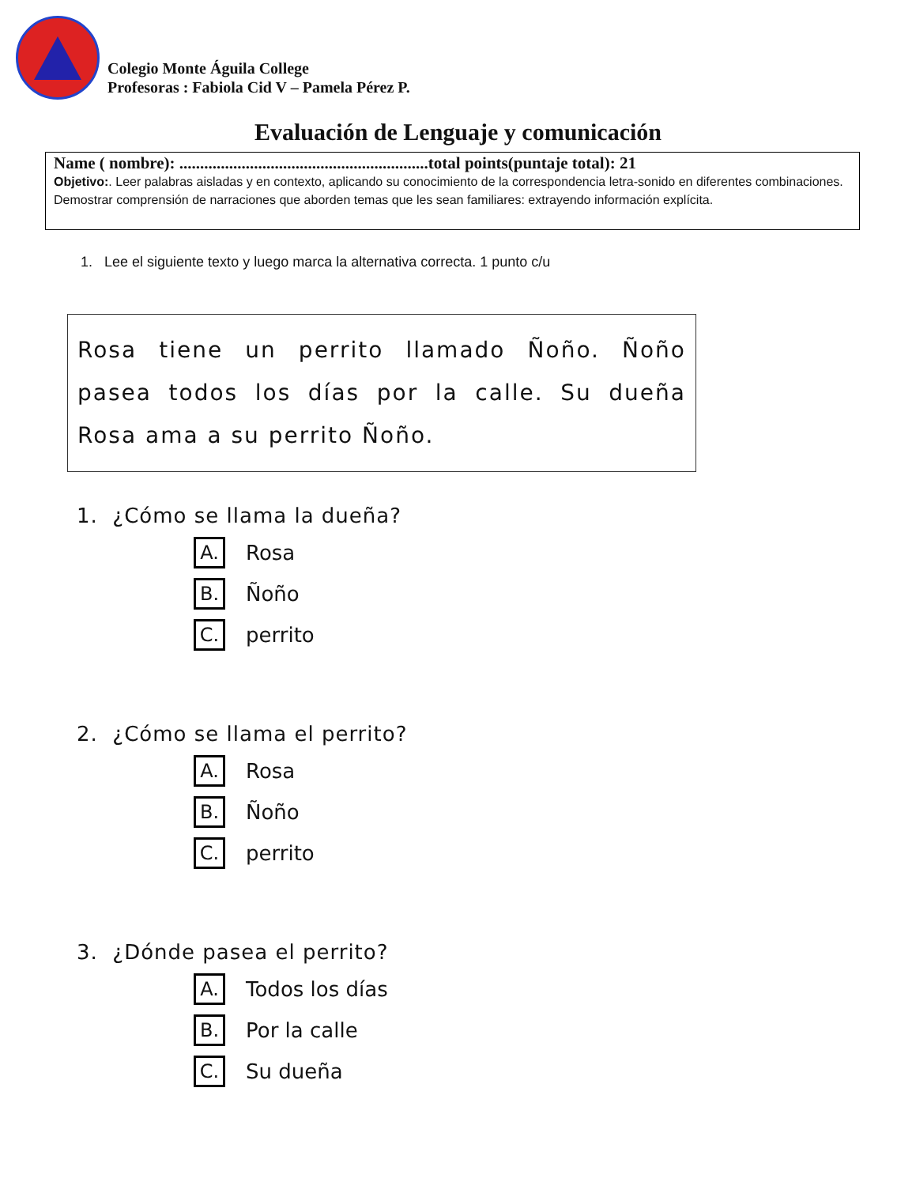Colegio Monte Águila College
Profesoras : Fabiola Cid V – Pamela Pérez P.
Evaluación de Lenguaje y comunicación
Name ( nombre): ............................................................total points(puntaje total): 21
Objetivo:. Leer palabras aisladas y en contexto, aplicando su conocimiento de la correspondencia letra-sonido en diferentes combinaciones. Demostrar comprensión de narraciones que aborden temas que les sean familiares: extrayendo información explícita.
1. Lee el siguiente texto y luego marca la alternativa correcta. 1 punto c/u
Rosa tiene un perrito llamado Ñoño. Ñoño pasea todos los días por la calle. Su dueña Rosa ama a su perrito Ñoño.
1. ¿Cómo se llama la dueña?
A. Rosa
B. Ñoño
C. perrito
2. ¿Cómo se llama el perrito?
A. Rosa
B. Ñoño
C. perrito
3. ¿Dónde pasea el perrito?
A. Todos los días
B. Por la calle
C. Su dueña